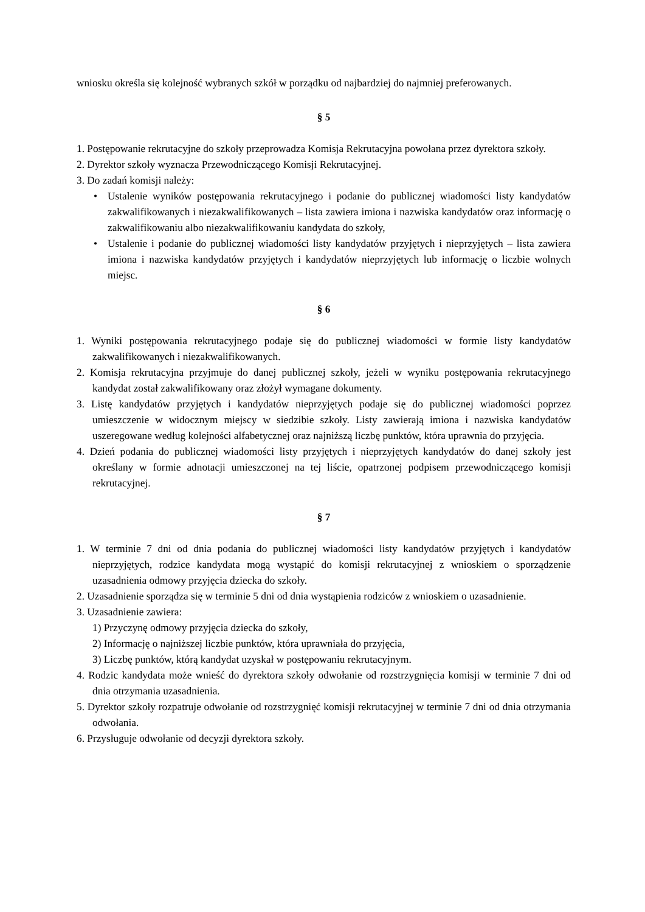wniosku określa się kolejność wybranych szkół w porządku od najbardziej do najmniej preferowanych.
§ 5
1. Postępowanie rekrutacyjne do szkoły przeprowadza Komisja Rekrutacyjna powołana przez dyrektora szkoły.
2. Dyrektor szkoły wyznacza Przewodniczącego Komisji Rekrutacyjnej.
3. Do zadań komisji należy:
• Ustalenie wyników postępowania rekrutacyjnego i podanie do publicznej wiadomości listy kandydatów zakwalifikowanych i niezakwalifikowanych – lista zawiera imiona i nazwiska kandydatów oraz informację o zakwalifikowaniu albo niezakwalifikowaniu kandydata do szkoły,
• Ustalenie i podanie do publicznej wiadomości listy kandydatów przyjętych i nieprzyjętych – lista zawiera imiona i nazwiska kandydatów przyjętych i kandydatów nieprzyjętych lub informację o liczbie wolnych miejsc.
§ 6
1. Wyniki postępowania rekrutacyjnego podaje się do publicznej wiadomości w formie listy kandydatów zakwalifikowanych i niezakwalifikowanych.
2. Komisja rekrutacyjna przyjmuje do danej publicznej szkoły, jeżeli w wyniku postępowania rekrutacyjnego kandydat został zakwalifikowany oraz złożył wymagane dokumenty.
3. Listę kandydatów przyjętych i kandydatów nieprzyjętych podaje się do publicznej wiadomości poprzez umieszczenie w widocznym miejscy w siedzibie szkoły. Listy zawierają imiona i nazwiska kandydatów uszeregowane według kolejności alfabetycznej oraz najniższą liczbę punktów, która uprawnia do przyjęcia.
4. Dzień podania do publicznej wiadomości listy przyjętych i nieprzyjętych kandydatów do danej szkoły jest określany w formie adnotacji umieszczonej na tej liście, opatrzonej podpisem przewodniczącego komisji rekrutacyjnej.
§ 7
1. W terminie 7 dni od dnia podania do publicznej wiadomości listy kandydatów przyjętych i kandydatów nieprzyjętych, rodzice kandydata mogą wystąpić do komisji rekrutacyjnej z wnioskiem o sporządzenie uzasadnienia odmowy przyjęcia dziecka do szkoły.
2. Uzasadnienie sporządza się w terminie 5 dni od dnia wystąpienia rodziców z wnioskiem o uzasadnienie.
3. Uzasadnienie zawiera:
1) Przyczynę odmowy przyjęcia dziecka do szkoły,
2) Informację o najniższej liczbie punktów, która uprawniała do przyjęcia,
3) Liczbę punktów, którą kandydat uzyskał w postępowaniu rekrutacyjnym.
4. Rodzic kandydata może wnieść do dyrektora szkoły odwołanie od rozstrzygnięcia komisji w terminie 7 dni od dnia otrzymania uzasadnienia.
5. Dyrektor szkoły rozpatruje odwołanie od rozstrzygnięć komisji rekrutacyjnej w terminie 7 dni od dnia otrzymania odwołania.
6. Przysługuje odwołanie od decyzji dyrektora szkoły.